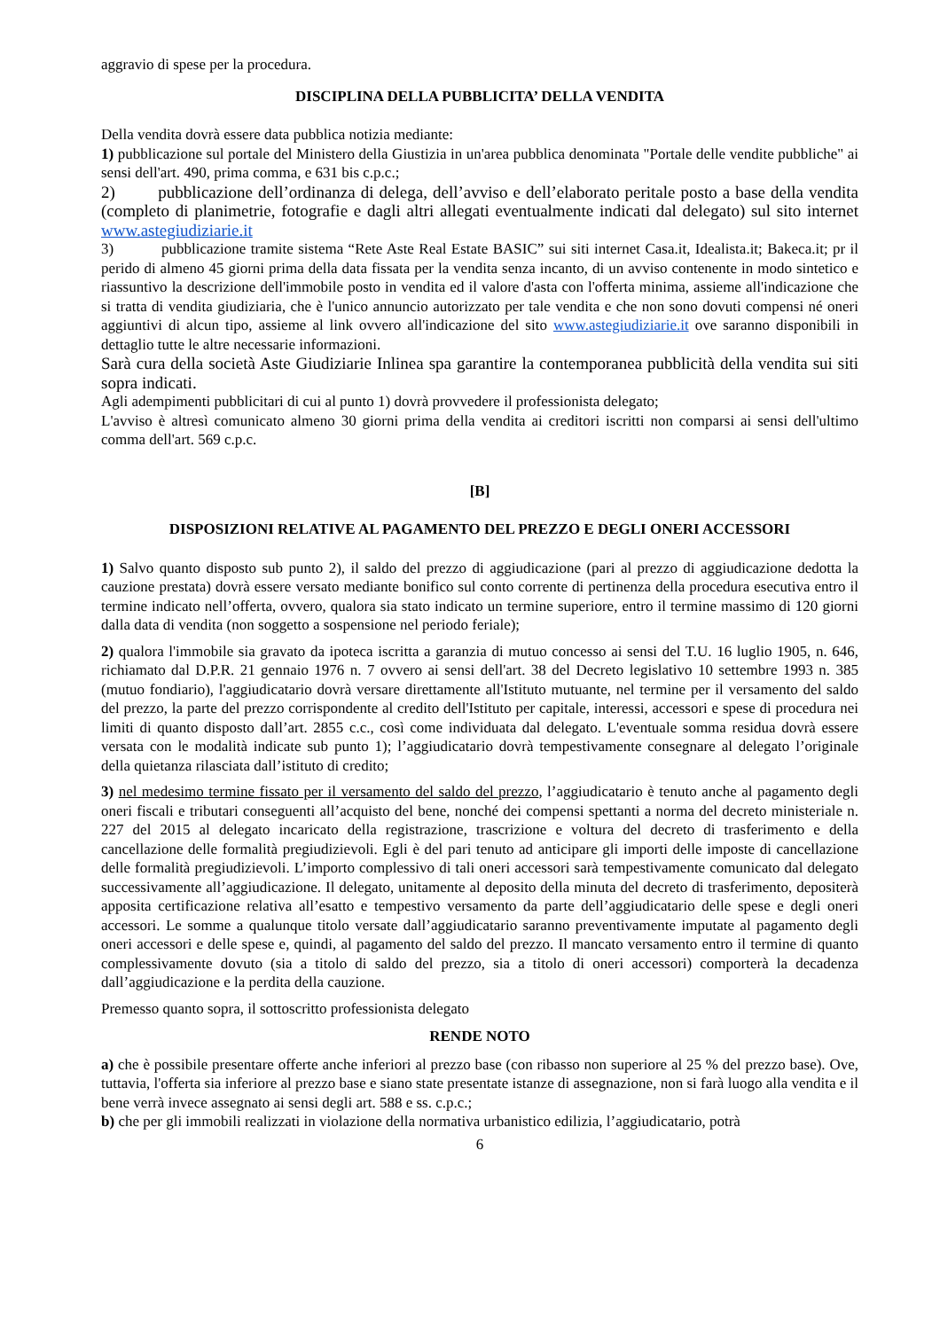aggravio di spese per la procedura.
DISCIPLINA DELLA PUBBLICITA’ DELLA VENDITA
Della vendita dovrà essere data pubblica notizia mediante:
1) pubblicazione sul portale del Ministero della Giustizia in un'area pubblica denominata "Portale delle vendite pubbliche" ai sensi dell'art. 490, prima comma, e 631 bis c.p.c.;
2) pubblicazione dell’ordinanza di delega, dell’avviso e dell’elaborato peritale posto a base della vendita (completo di planimetrie, fotografie e dagli altri allegati eventualmente indicati dal delegato) sul sito internet www.astegiudiziarie.it
3) pubblicazione tramite sistema “Rete Aste Real Estate BASIC” sui siti internet Casa.it, Idealista.it; Bakeca.it; pr il perido di almeno 45 giorni prima della data fissata per la vendita senza incanto, di un avviso contenente in modo sintetico e riassuntivo la descrizione dell'immobile posto in vendita ed il valore d'asta con l'offerta minima, assieme all'indicazione che si tratta di vendita giudiziaria, che è l'unico annuncio autorizzato per tale vendita e che non sono dovuti compensi né oneri aggiuntivi di alcun tipo, assieme al link ovvero all'indicazione del sito www.astegiudiziarie.it ove saranno disponibili in dettaglio tutte le altre necessarie informazioni.
Sarà cura della società Aste Giudiziarie Inlinea spa garantire la contemporanea pubblicità della vendita sui siti sopra indicati.
Agli adempimenti pubblicitari di cui al punto 1) dovrà provvedere il professionista delegato;
L'avviso è altresì comunicato almeno 30 giorni prima della vendita ai creditori iscritti non comparsi ai sensi dell'ultimo comma dell'art. 569 c.p.c.
[B]
DISPOSIZIONI RELATIVE AL PAGAMENTO DEL PREZZO E DEGLI ONERI ACCESSORI
1) Salvo quanto disposto sub punto 2), il saldo del prezzo di aggiudicazione (pari al prezzo di aggiudicazione dedotta la cauzione prestata) dovrà essere versato mediante bonifico sul conto corrente di pertinenza della procedura esecutiva entro il termine indicato nell’offerta, ovvero, qualora sia stato indicato un termine superiore, entro il termine massimo di 120 giorni dalla data di vendita (non soggetto a sospensione nel periodo feriale);
2) qualora l'immobile sia gravato da ipoteca iscritta a garanzia di mutuo concesso ai sensi del T.U. 16 luglio 1905, n. 646, richiamato dal D.P.R. 21 gennaio 1976 n. 7 ovvero ai sensi dell'art. 38 del Decreto legislativo 10 settembre 1993 n. 385 (mutuo fondiario), l'aggiudicatario dovrà versare direttamente all'Istituto mutuante, nel termine per il versamento del saldo del prezzo, la parte del prezzo corrispondente al credito dell'Istituto per capitale, interessi, accessori e spese di procedura nei limiti di quanto disposto dall’art. 2855 c.c., così come individuata dal delegato. L'eventuale somma residua dovrà essere versata con le modalità indicate sub punto 1); l’aggiudicatario dovrà tempestivamente consegnare al delegato l’originale della quietanza rilasciata dall’istituto di credito;
3) nel medesimo termine fissato per il versamento del saldo del prezzo, l’aggiudicatario è tenuto anche al pagamento degli oneri fiscali e tributari conseguenti all’acquisto del bene, nonché dei compensi spettanti a norma del decreto ministeriale n. 227 del 2015 al delegato incaricato della registrazione, trascrizione e voltura del decreto di trasferimento e della cancellazione delle formalità pregiudizievoli. Egli è del pari tenuto ad anticipare gli importi delle imposte di cancellazione delle formalità pregiudizievoli. L’importo complessivo di tali oneri accessori sarà tempestivamente comunicato dal delegato successivamente all’aggiudicazione. Il delegato, unitamente al deposito della minuta del decreto di trasferimento, depositerà apposita certificazione relativa all’esatto e tempestivo versamento da parte dell’aggiudicatario delle spese e degli oneri accessori. Le somme a qualunque titolo versate dall’aggiudicatario saranno preventivamente imputate al pagamento degli oneri accessori e delle spese e, quindi, al pagamento del saldo del prezzo. Il mancato versamento entro il termine di quanto complessivamente dovuto (sia a titolo di saldo del prezzo, sia a titolo di oneri accessori) comporterà la decadenza dall’aggiudicazione e la perdita della cauzione.
Premesso quanto sopra, il sottoscritto professionista delegato
RENDE NOTO
a) che è possibile presentare offerte anche inferiori al prezzo base (con ribasso non superiore al 25 % del prezzo base). Ove, tuttavia, l'offerta sia inferiore al prezzo base e siano state presentate istanze di assegnazione, non si farà luogo alla vendita e il bene verrà invece assegnato ai sensi degli art. 588 e ss. c.p.c.;
b) che per gli immobili realizzati in violazione della normativa urbanistico edilizia, l’aggiudicatario, potrà
6